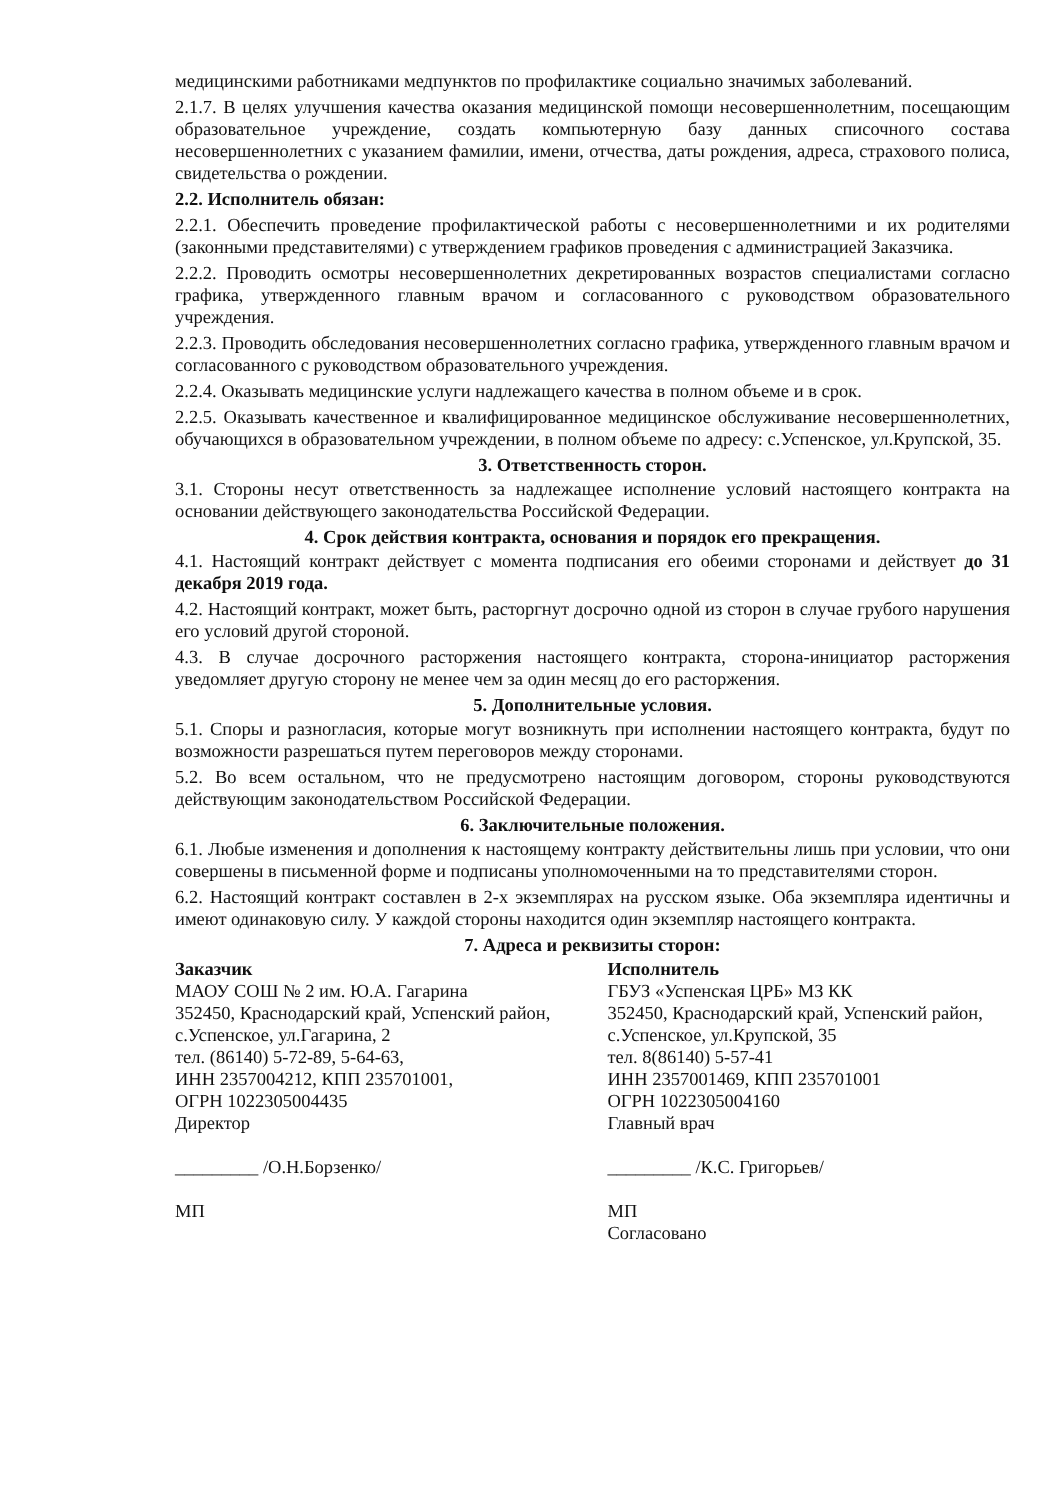медицинскими работниками медпунктов по профилактике социально значимых заболеваний.
2.1.7. В целях улучшения качества оказания медицинской помощи несовершеннолетним, посещающим образовательное учреждение, создать компьютерную базу данных списочного состава несовершеннолетних с указанием фамилии, имени, отчества, даты рождения, адреса, страхового полиса, свидетельства о рождении.
2.2. Исполнитель обязан:
2.2.1. Обеспечить проведение профилактической работы с несовершеннолетними и их родителями (законными представителями) с утверждением графиков проведения с администрацией Заказчика.
2.2.2. Проводить осмотры несовершеннолетних декретированных возрастов специалистами согласно графика, утвержденного главным врачом и согласованного с руководством образовательного учреждения.
2.2.3. Проводить обследования несовершеннолетних согласно графика, утвержденного главным врачом и согласованного с руководством образовательного учреждения.
2.2.4. Оказывать медицинские услуги надлежащего качества в полном объеме и в срок.
2.2.5. Оказывать качественное и квалифицированное медицинское обслуживание несовершеннолетних, обучающихся в образовательном учреждении, в полном объеме по адресу: с.Успенское, ул.Крупской, 35.
3. Ответственность сторон.
3.1. Стороны несут ответственность за надлежащее исполнение условий настоящего контракта на основании действующего законодательства Российской Федерации.
4. Срок действия контракта, основания и порядок его прекращения.
4.1. Настоящий контракт действует с момента подписания его обеими сторонами и действует до 31 декабря 2019 года.
4.2. Настоящий контракт, может быть, расторгнут досрочно одной из сторон в случае грубого нарушения его условий другой стороной.
4.3. В случае досрочного расторжения настоящего контракта, сторона-инициатор расторжения уведомляет другую сторону не менее чем за один месяц до его расторжения.
5. Дополнительные условия.
5.1. Споры и разногласия, которые могут возникнуть при исполнении настоящего контракта, будут по возможности разрешаться путем переговоров между сторонами.
5.2. Во всем остальном, что не предусмотрено настоящим договором, стороны руководствуются действующим законодательством Российской Федерации.
6. Заключительные положения.
6.1. Любые изменения и дополнения к настоящему контракту действительны лишь при условии, что они совершены в письменной форме и подписаны уполномоченными на то представителями сторон.
6.2. Настоящий контракт составлен в 2-х экземплярах на русском языке. Оба экземпляра идентичны и имеют одинаковую силу. У каждой стороны находится один экземпляр настоящего контракта.
7. Адреса и реквизиты сторон:
Заказчик
МАОУ СОШ № 2 им. Ю.А. Гагарина
352450, Краснодарский край, Успенский район, с.Успенское, ул.Гагарина, 2
тел. (86140) 5-72-89, 5-64-63,
ИНН 2357004212, КПП 235701001,
ОГРН 1022305004435
Директор
_________ /О.Н.Борзенко/
МП
Исполнитель
ГБУЗ «Успенская ЦРБ» МЗ КК
352450, Краснодарский край, Успенский район, с.Успенское, ул.Крупской, 35
тел. 8(86140) 5-57-41
ИНН 2357001469, КПП 235701001
ОГРН 1022305004160
Главный врач
_________ /К.С. Григорьев/
МП
Согласовано